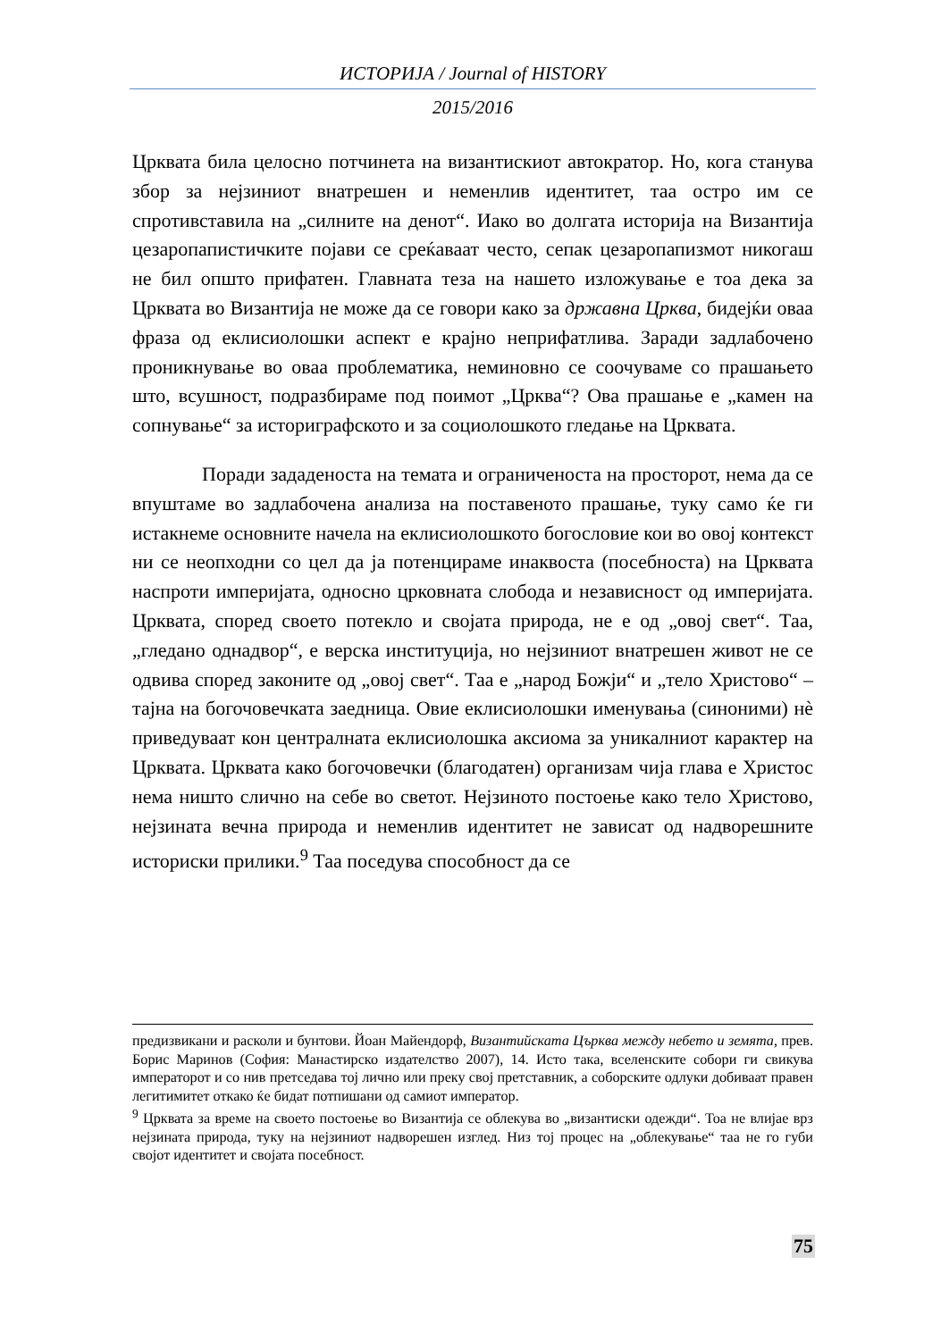ИСТОРИЈА / Journal of HISTORY
2015/2016
Црквата била целосно потчинета на византискиот автократор. Но, кога станува збор за нејзиниот внатрешен и неменлив идентитет, таа остро им се спротивставила на „силните на денот“. Иако во долгата историја на Византија цезаропапистичките појави се среќаваат често, сепак цезаропапизмот никогаш не бил општо прифатен. Главната теза на нашето изложување е тоа дека за Црквата во Византија не може да се говори како за државна Црква, бидејќи оваа фраза од еклисиолошки аспект е крајно неприфатлива. Заради задлабочено проникнување во оваа проблематика, неминовно се соочуваме со прашањето што, всушност, подразбираме под поимот „Црква“? Ова прашање е „камен на сопнување“ за историграфското и за социолошкото гледање на Црквата.
Поради зададеноста на темата и ограниченоста на просторот, нема да се впуштаме во задлабочена анализа на поставеното прашање, туку само ќе ги истакнеме основните начела на еклисиолошкото богословие кои во овој контекст ни се неопходни со цел да ја потенцираме инаквоста (посебноста) на Црквата наспроти империјата, односно црковната слобода и независност од империјата. Црквата, според своето потекло и својата природа, не е од „овој свет“. Таа, „гледано однадвор“, е верска институција, но нејзиниот внатрешен живот не се одвива според законите од „овој свет“. Таа е „народ Божји“ и „тело Христово“ – тајна на богочовечката заедница. Овие еклисиолошки именувања (синоними) нè приведуваат кон централната еклисиолошка аксиома за уникалниот карактер на Црквата. Црквата како богочовечки (благодатен) организам чија глава е Христос нема ништо слично на себе во светот. Нејзиното постоење како тело Христово, нејзината вечна природа и неменлив идентитет не зависат од надворешните историски прилики.<sup>9</sup> Таа поседува способност да се
предизвикани и расколи и бунтови. Йоан Майендорф, Византийската Църква между небето и земята, прев. Борис Маринов (София: Манастирско издателство 2007), 14. Исто така, вселенските собори ги свикува императорот и со нив претседава тој лично или преку свој претставник, а соборските одлуки добиваат правен легитимитет откако ќе бидат потпишани од самиот император.
<sup>9</sup> Црквата за време на своето постоење во Византија се облекува во „византиски одежди“. Тоа не влијае врз нејзината природа, туку на нејзиниот надворешен изглед. Низ тој процес на „облекување“ таа не го губи својот идентитет и својата посебност.
75